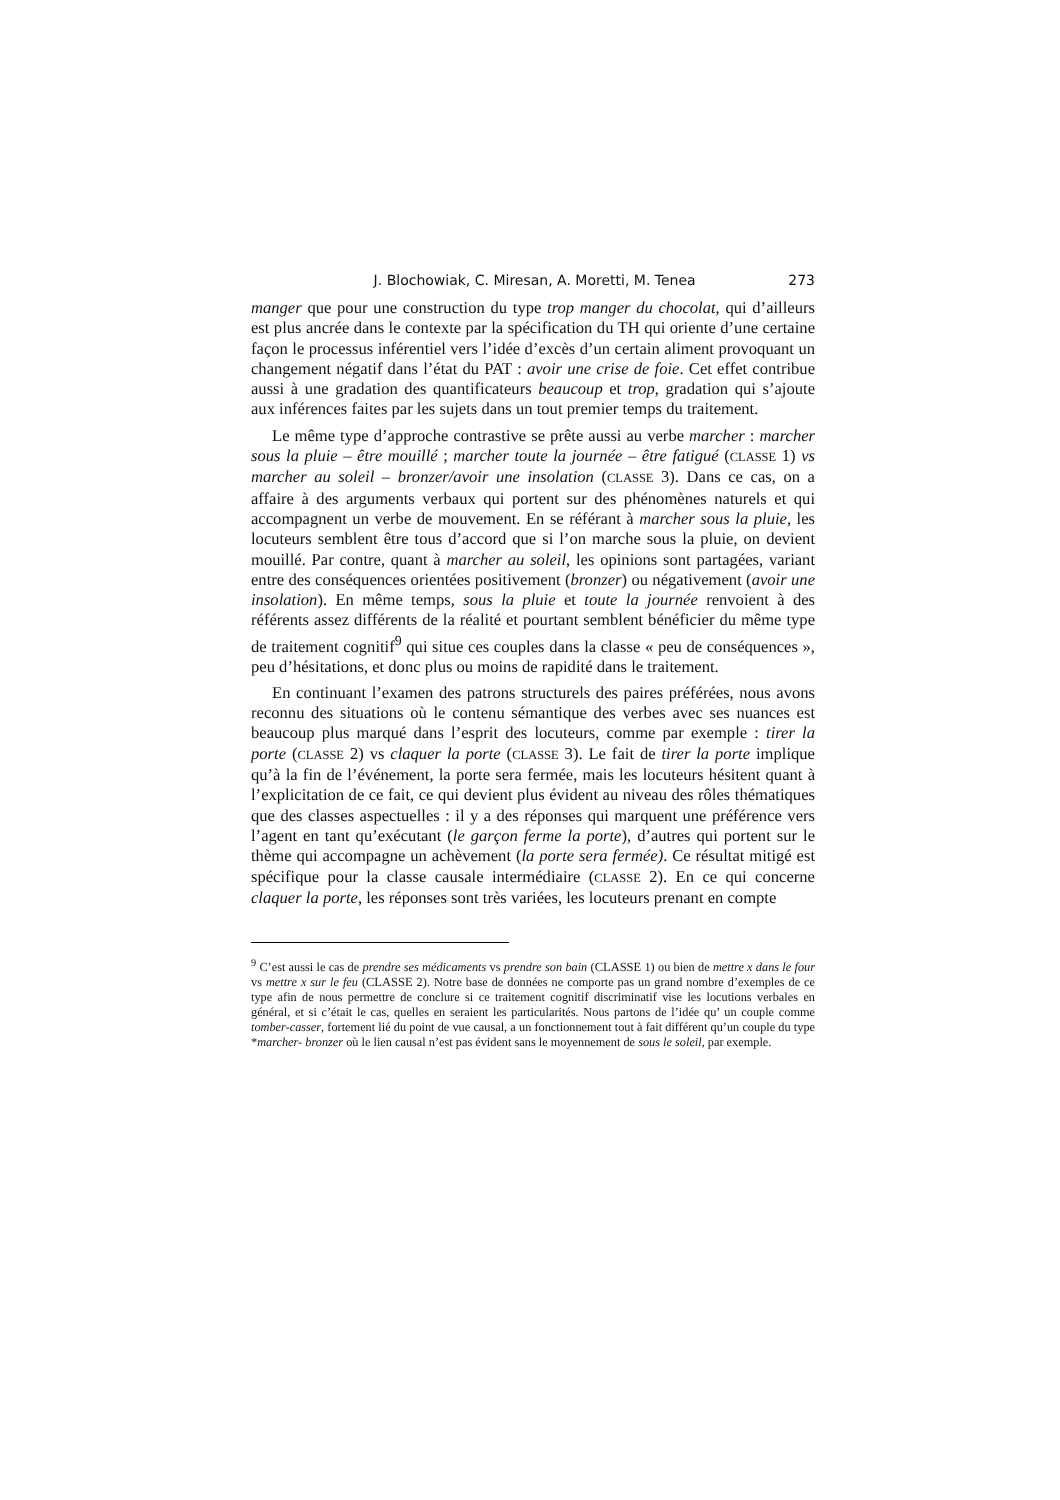J. Blochowiak, C. Miresan, A. Moretti, M. Tenea 273
manger que pour une construction du type trop manger du chocolat, qui d’ailleurs est plus ancrée dans le contexte par la spécification du TH qui oriente d’une certaine façon le processus inférentiel vers l’idée d’excès d’un certain aliment provoquant un changement négatif dans l’état du PAT : avoir une crise de foie. Cet effet contribue aussi à une gradation des quantificateurs beaucoup et trop, gradation qui s’ajoute aux inférences faites par les sujets dans un tout premier temps du traitement.
Le même type d’approche contrastive se prête aussi au verbe marcher : marcher sous la pluie – être mouillé ; marcher toute la journée – être fatigué (CLASSE 1) vs marcher au soleil – bronzer/avoir une insolation (CLASSE 3). Dans ce cas, on a affaire à des arguments verbaux qui portent sur des phénomènes naturels et qui accompagnent un verbe de mouvement. En se référant à marcher sous la pluie, les locuteurs semblent être tous d’accord que si l’on marche sous la pluie, on devient mouillé. Par contre, quant à marcher au soleil, les opinions sont partagées, variant entre des conséquences orientées positivement (bronzer) ou négativement (avoir une insolation). En même temps, sous la pluie et toute la journée renvoient à des référents assez différents de la réalité et pourtant semblent bénéficier du même type de traitement cognitif<sup>9</sup> qui situe ces couples dans la classe « peu de conséquences », peu d’hésitations, et donc plus ou moins de rapidité dans le traitement.
En continuant l’examen des patrons structurels des paires préférées, nous avons reconnu des situations où le contenu sémantique des verbes avec ses nuances est beaucoup plus marqué dans l’esprit des locuteurs, comme par exemple : tirer la porte (CLASSE 2) vs claquer la porte (CLASSE 3). Le fait de tirer la porte implique qu’à la fin de l’événement, la porte sera fermée, mais les locuteurs hésitent quant à l’explicitation de ce fait, ce qui devient plus évident au niveau des rôles thématiques que des classes aspectuelles : il y a des réponses qui marquent une préférence vers l’agent en tant qu’exécutant (le garçon ferme la porte), d’autres qui portent sur le thème qui accompagne un achèvement (la porte sera fermée). Ce résultat mitigé est spécifique pour la classe causale intermédiaire (CLASSE 2). En ce qui concerne claquer la porte, les réponses sont très variées, les locuteurs prenant en compte
<sup>9</sup> C’est aussi le cas de prendre ses médicaments vs prendre son bain (CLASSE 1) ou bien de mettre x dans le four vs mettre x sur le feu (CLASSE 2). Notre base de données ne comporte pas un grand nombre d’exemples de ce type afin de nous permettre de conclure si ce traitement cognitif discriminatif vise les locutions verbales en général, et si c’était le cas, quelles en seraient les particularités. Nous partons de l’idée qu’ un couple comme tomber-casser, fortement lié du point de vue causal, a un fonctionnement tout à fait différent qu’un couple du type *marcher- bronzer où le lien causal n’est pas évident sans le moyennement de sous le soleil, par exemple.